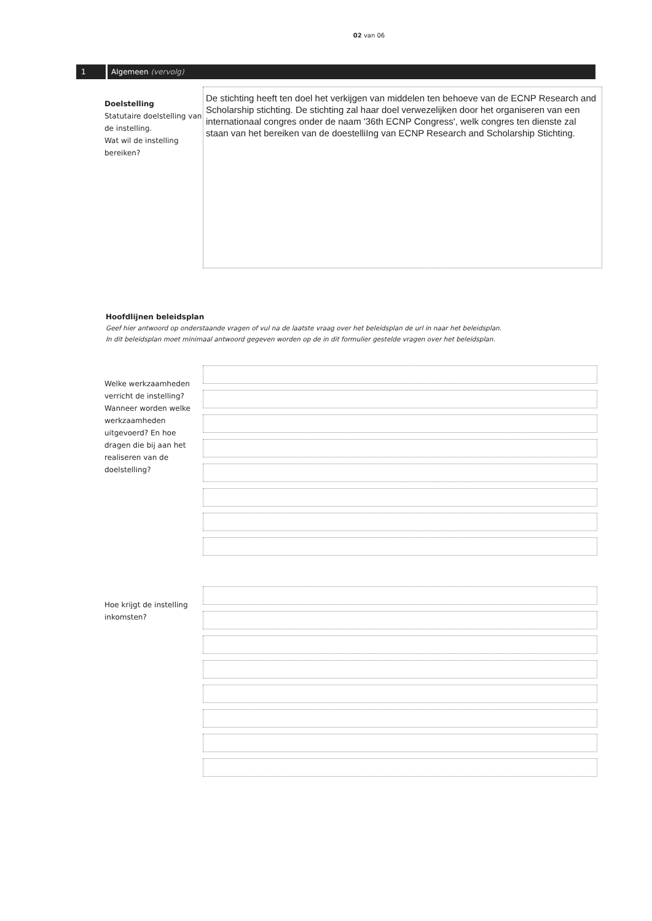02 van 06
1 Algemeen (vervolg)
Doelstelling
Statutaire doelstelling van de instelling.
Wat wil de instelling bereiken?
De stichting heeft ten doel het verkijgen van middelen ten behoeve van de ECNP Research and Scholarship stichting. De stichting zal haar doel verwezelijken door het organiseren van een internationaal congres onder de naam '36th ECNP Congress', welk congres ten dienste zal staan van het bereiken van de doestelliIng van ECNP Research and Scholarship Stichting.
Hoofdlijnen beleidsplan
Geef hier antwoord op onderstaande vragen of vul na de laatste vraag over het beleidsplan de url in naar het beleidsplan.
In dit beleidsplan moet minimaal antwoord gegeven worden op de in dit formulier gestelde vragen over het beleidsplan.
Welke werkzaamheden verricht de instelling? Wanneer worden welke werkzaamheden uitgevoerd? En hoe dragen die bij aan het realiseren van de doelstelling?
Hoe krijgt de instelling inkomsten?